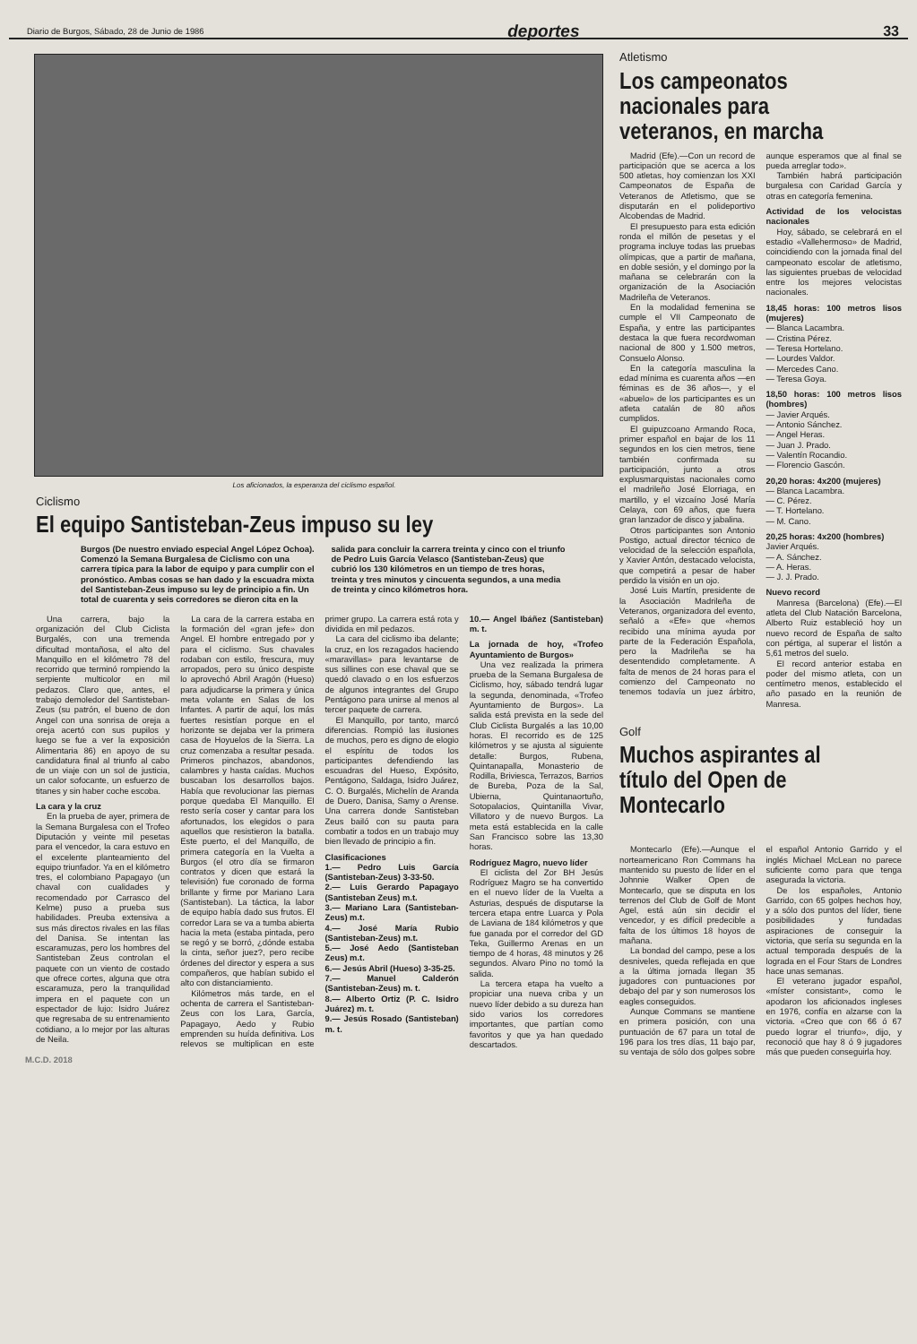Diario de Burgos, Sábado, 28 de Junio de 1986 deportes 33
Los aficionados, la esperanza del ciclismo español.
Ciclismo
El equipo Santisteban-Zeus impuso su ley
Burgos (De nuestro enviado especial Angel López Ochoa). Comenzó la Semana Burgalesa de Ciclismo con una carrera típica para la labor de equipo y para cumplir con el pronóstico. Ambas cosas se han dado y la escuadra mixta del Santisteban-Zeus impuso su ley de principio a fin. Un total de cuarenta y seis corredores se dieron cita en la salida para concluir la carrera treinta y cinco con el triunfo de Pedro Luis García Velasco (Santisteban-Zeus) que cubrió los 130 kilómetros en un tiempo de tres horas, treinta y tres minutos y cincuenta segundos, a una media de treinta y cinco kilómetros hora.
Una carrera, bajo la organización del Club Ciclista Burgalés, con una tremenda dificultad montañosa, el alto del Manquillo en el kilómetro 78 del recorrido que terminó rompiendo la serpiente multicolor en mil pedazos. Claro que, antes, el trabajo demoledor del Santisteban-Zeus (su patrón, el bueno de don Angel con una sonrisa de oreja a oreja acertó con sus pupilos y luego se fue a ver la exposición Alimentaria 86) en apoyo de su candidatura final al triunfo al cabo de un viaje con un sol de justicia, un calor sofocante, un esfuerzo de titanes y sin haber coche escoba.
La cara y la cruz
En la prueba de ayer, primera de la Semana Burgalesa con el Trofeo Diputación y veinte mil pesetas para el vencedor, la cara estuvo en el excelente planteamiento del equipo triunfador. Ya en el kilómetro tres, el colombiano Papagayo (un chaval con cualidades y recomendado por Carrasco del Kelme) puso a prueba sus habilidades. Preuba extensiva a sus más directos rivales en las filas del Danisa. Se intentan las escaramuzas, pero los hombres del Santisteban Zeus controlan el paquete con un viento de costado que ofrece cortes, alguna que otra escaramuza, pero la tranquilidad impera en el paquete con un espectador de lujo: Isidro Juárez que regresaba de su entrenamiento cotidiano, a lo mejor por las alturas de Neila.
La cara de la carrera estaba en la formación del «gran jefe» don Angel. El hombre entregado por y para el ciclismo. Sus chavales rodaban con estilo, frescura, muy arropados, pero su único despiste lo aprovechó Abril Aragón (Hueso) para adjudicarse la primera y única meta volante en Salas de los Infantes. A partir de aquí, los más fuertes resistían porque en el horizonte se dejaba ver la primera casa de Hoyuelos de la Sierra. La cruz comenzaba a resultar pesada. Primeros pinchazos, abandonos, calambres y hasta caídas. Muchos buscaban los desarrollos bajos. Había que revolucionar las piernas porque quedaba El Manquillo. El resto sería coser y cantar para los afortunados, los elegidos o para aquellos que resistieron la batalla. Este puerto, el del Manquillo, de primera categoría en la Vuelta a Burgos (el otro día se firmaron contratos y dicen que estará la televisión) fue coronado de forma brillante y firme por Mariano Lara (Santisteban). La táctica, la labor de equipo había dado sus frutos. El corredor Lara se va a tumba abierta hacia la meta (estaba pintada, pero se regó y se borró, ¿dónde estaba la cinta, señor juez?, pero recibe órdenes del director y espera a sus compañeros, que habían subido el alto con distanciamiento.
Kilómetros más tarde, en el ochenta de carrera el Santisteban-Zeus con los Lara, García, Papagayo, Aedo y Rubio emprenden su huída definitiva. Los relevos se multiplican en este primer grupo. La carrera está rota y dividida en mil pedazos.
La cara del ciclismo iba delante; la cruz, en los rezagados haciendo «maravillas» para levantarse de sus sillines con ese chaval que se quedó clavado o en los esfuerzos de algunos integrantes del Grupo Pentágono para unirse al menos al tercer paquete de carrera.
El Manquillo, por tanto, marcó diferencias. Rompió las ilusiones de muchos, pero es digno de elogio el espíritu de todos los participantes defendiendo las escuadras del Hueso, Expósito, Pentágono, Saldaga, Isidro Juárez, C. O. Burgalés, Michelín de Aranda de Duero, Danisa, Samy o Arense. Una carrera donde Santisteban Zeus bailó con su pauta para combatir a todos en un trabajo muy bien llevado de principio a fin.
Clasificaciones
1.— Pedro Luis García (Santisteban-Zeus) 3-33-50.
2.— Luis Gerardo Papagayo (Santisteban Zeus) m.t.
3.— Mariano Lara (Santisteban-Zeus) m.t.
4.— José María Rubio (Santisteban-Zeus) m.t.
5.— José Aedo (Santisteban Zeus) m.t.
6.— Jesús Abril (Hueso) 3-35-25.
7.— Manuel Calderón (Santisteban-Zeus) m. t.
8.— Alberto Ortiz (P. C. Isidro Juárez) m. t.
9.— Jesús Rosado (Santisteban) m. t.
10.— Angel Ibáñez (Santisteban) m. t.
La jornada de hoy, «Trofeo Ayuntamiento de Burgos»
Una vez realizada la primera prueba de la Semana Burgalesa de Ciclismo, hoy, sábado tendrá lugar la segunda, denominada, «Trofeo Ayuntamiento de Burgos». La salida está prevista en la sede del Club Ciclista Burgalés a las 10,00 horas. El recorrido es de 125 kilómetros y se ajusta al siguiente detalle: Burgos, Rubena, Quintanapalla, Monasterio de Rodilla, Briviesca, Terrazos, Barrios de Bureba, Poza de la Sal, Ubierna, Quintanaortuño, Sotopalacios, Quintanilla Vivar, Villatoro y de nuevo Burgos. La meta está establecida en la calle San Francisco sobre las 13,30 horas.
Rodríguez Magro, nuevo líder
El ciclista del Zor BH Jesús Rodríguez Magro se ha convertido en el nuevo líder de la Vuelta a Asturias, después de disputarse la tercera etapa entre Luarca y Pola de Laviana de 184 kilómetros y que fue ganada por el corredor del GD Teka, Guillermo Arenas en un tiempo de 4 horas, 48 minutos y 26 segundos. Alvaro Pino no tomó la salida.
La tercera etapa ha vuelto a propiciar una nueva criba y un nuevo líder debido a su dureza han sido varios los corredores importantes, que partían como favoritos y que ya han quedado descartados.
M.C.D. 2018
Atletismo
Los campeonatos nacionales para veteranos, en marcha
Madrid (Efe).—Con un record de participación que se acerca a los 500 atletas, hoy comienzan los XXI Campeonatos de España de Veteranos de Atletismo, que se disputarán en el polideportivo Alcobendas de Madrid.
El presupuesto para esta edición ronda el millón de pesetas y el programa incluye todas las pruebas olímpicas, que a partir de mañana, en doble sesión, y el domingo por la mañana se celebrarán con la organización de la Asociación Madrileña de Veteranos.
En la modalidad femenina se cumple el VII Campeonato de España, y entre las participantes destaca la que fuera recordwoman nacional de 800 y 1.500 metros, Consuelo Alonso.
En la categoría masculina la edad mínima es cuarenta años —en féminas es de 36 años—, y el «abuelo» de los participantes es un atleta catalán de 80 años cumplidos.
El guipuzcoano Armando Roca, primer español en bajar de los 11 segundos en los cien metros, tiene también confirmada su participación, junto a otros explusmarquistas nacionales como el madrileño José Elorriaga, en martillo, y el vizcaíno José María Celaya, con 69 años, que fuera gran lanzador de disco y jabalina.
Otros participantes son Antonio Postigo, actual director técnico de velocidad de la selección española, y Xavier Antón, destacado velocista, que competirá a pesar de haber perdido la visión en un ojo.
José Luis Martín, presidente de la Asociación Madrileña de Veteranos, organizadora del evento, señaló a «Efe» que «hemos recibido una mínima ayuda por parte de la Federación Española, pero la Madrileña se ha desentendido completamente. A falta de menos de 24 horas para el comienzo del Campeonato no tenemos todavía un juez árbitro, aunque esperamos que al final se pueda arreglar todo».
También habrá participación burgalesa con Caridad García y otras en categoría femenina.
Actividad de los velocistas nacionales
Hoy, sábado, se celebrará en el estadio «Vallehermoso» de Madrid, coincidiendo con la jornada final del campeonato escolar de atletismo, las siguientes pruebas de velocidad entre los mejores velocistas nacionales.
18,45 horas: 100 metros lisos (mujeres)
— Blanca Lacambra.
— Cristina Pérez.
— Teresa Hortelano.
— Lourdes Valdor.
— Mercedes Cano.
— Teresa Goya.
18,50 horas: 100 metros lisos (hombres)
— Javier Arqués.
— Antonio Sánchez.
— Angel Heras.
— Juan J. Prado.
— Valentín Rocandio.
— Florencio Gascón.
20,20 horas: 4x200 (mujeres)
— Blanca Lacambra.
— C. Pérez.
— T. Hortelano.
— M. Cano.
20,25 horas: 4x200 (hombres)
Javier Arqués.
— A. Sánchez.
— A. Heras.
— J. J. Prado.
Nuevo record
Manresa (Barcelona) (Efe).—El atleta del Club Natación Barcelona, Alberto Ruiz estableció hoy un nuevo record de España de salto con pértiga, al superar el listón a 5,61 metros del suelo.
El record anterior estaba en poder del mismo atleta, con un centímetro menos, establecido el año pasado en la reunión de Manresa.
Golf
Muchos aspirantes al título del Open de Montecarlo
Montecarlo (Efe).—Aunque el norteamericano Ron Commans ha mantenido su puesto de líder en el Johnnie Walker Open de Montecarlo, que se disputa en los terrenos del Club de Golf de Mont Agel, está aún sin decidir el vencedor, y es difícil predecible a falta de los últimos 18 hoyos de mañana.
La bondad del campo, pese a los desniveles, queda reflejada en que a la última jornada llegan 35 jugadores con puntuaciones por debajo del par y son numerosos los eagles conseguidos.
Aunque Commans se mantiene en primera posición, con una puntuación de 67 para un total de 196 para los tres días, 11 bajo par, su ventaja de sólo dos golpes sobre el español Antonio Garrido y el inglés Michael McLean no parece suficiente como para que tenga asegurada la victoria.
De los españoles, Antonio Garrido, con 65 golpes hechos hoy, y a sólo dos puntos del líder, tiene posibilidades y fundadas aspiraciones de conseguir la victoria, que sería su segunda en la actual temporada después de la lograda en el Four Stars de Londres hace unas semanas.
El veterano jugador español, «míster consistant», como le apodaron los aficionados ingleses en 1976, confía en alzarse con la victoria. «Creo que con 66 ó 67 puedo lograr el triunfo», dijo, y reconoció que hay 8 ó 9 jugadores más que pueden conseguirla hoy.